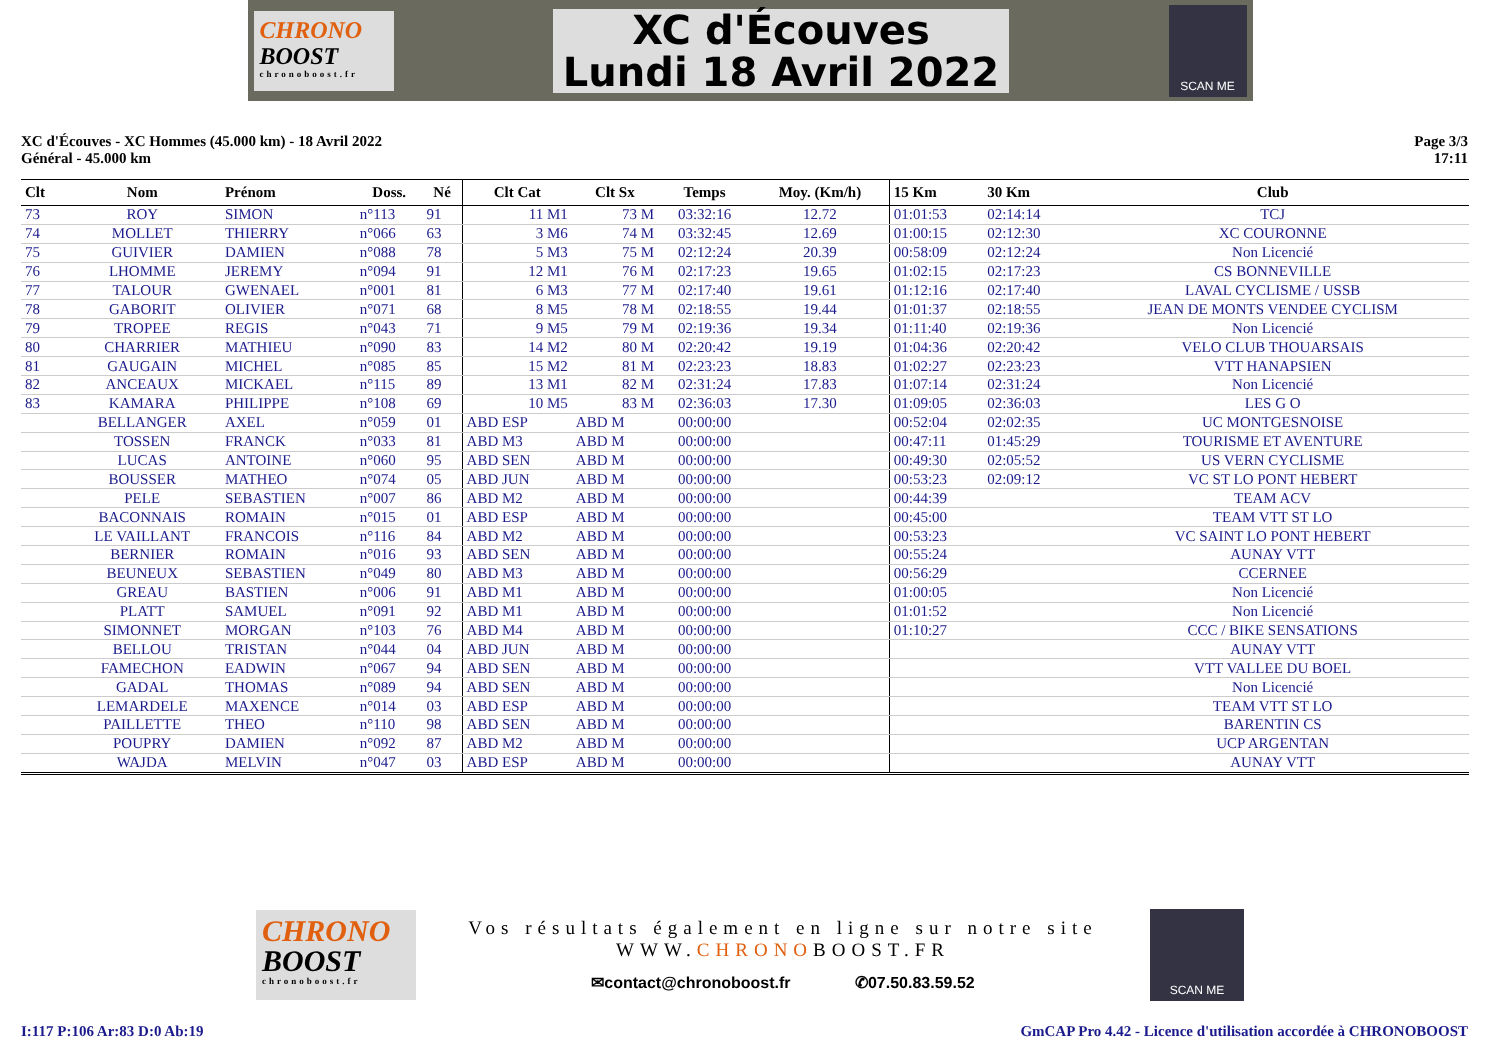CHRONO
BOOST
chronoboost.fr
XC d'Écouves
Lundi 18 Avril 2022
SCAN ME
XC d'Écouves - XC Hommes (45.000 km) - 18 Avril 2022
Général - 45.000 km
Page 3/3
17:11
| Clt | Nom | Prénom | Doss. | Né | Clt Cat | Clt Sx | Temps | Moy. (Km/h) | 15 Km | 30 Km | Club |
| --- | --- | --- | --- | --- | --- | --- | --- | --- | --- | --- | --- |
| 73 | ROY | SIMON | n°113 | 91 | 11 M1 | 73 M | 03:32:16 | 12.72 | 01:01:53 | 02:14:14 | TCJ |
| 74 | MOLLET | THIERRY | n°066 | 63 | 3 M6 | 74 M | 03:32:45 | 12.69 | 01:00:15 | 02:12:30 | XC COURONNE |
| 75 | GUIVIER | DAMIEN | n°088 | 78 | 5 M3 | 75 M | 02:12:24 | 20.39 | 00:58:09 | 02:12:24 | Non Licencié |
| 76 | LHOMME | JEREMY | n°094 | 91 | 12 M1 | 76 M | 02:17:23 | 19.65 | 01:02:15 | 02:17:23 | CS BONNEVILLE |
| 77 | TALOUR | GWENAEL | n°001 | 81 | 6 M3 | 77 M | 02:17:40 | 19.61 | 01:12:16 | 02:17:40 | LAVAL CYCLISME / USSB |
| 78 | GABORIT | OLIVIER | n°071 | 68 | 8 M5 | 78 M | 02:18:55 | 19.44 | 01:01:37 | 02:18:55 | JEAN DE MONTS VENDEE CYCLISM |
| 79 | TROPEE | REGIS | n°043 | 71 | 9 M5 | 79 M | 02:19:36 | 19.34 | 01:11:40 | 02:19:36 | Non Licencié |
| 80 | CHARRIER | MATHIEU | n°090 | 83 | 14 M2 | 80 M | 02:20:42 | 19.19 | 01:04:36 | 02:20:42 | VELO CLUB THOUARSAIS |
| 81 | GAUGAIN | MICHEL | n°085 | 85 | 15 M2 | 81 M | 02:23:23 | 18.83 | 01:02:27 | 02:23:23 | VTT HANAPSIEN |
| 82 | ANCEAUX | MICKAEL | n°115 | 89 | 13 M1 | 82 M | 02:31:24 | 17.83 | 01:07:14 | 02:31:24 | Non Licencié |
| 83 | KAMARA | PHILIPPE | n°108 | 69 | 10 M5 | 83 M | 02:36:03 | 17.30 | 01:09:05 | 02:36:03 | LES G O |
| | BELLANGER | AXEL | n°059 | 01 | ABD ESP | ABD M | 00:00:00 | | 00:52:04 | 02:02:35 | UC MONTGESNOISE |
| | TOSSEN | FRANCK | n°033 | 81 | ABD M3 | ABD M | 00:00:00 | | 00:47:11 | 01:45:29 | TOURISME ET AVENTURE |
| | LUCAS | ANTOINE | n°060 | 95 | ABD SEN | ABD M | 00:00:00 | | 00:49:30 | 02:05:52 | US VERN CYCLISME |
| | BOUSSER | MATHEO | n°074 | 05 | ABD JUN | ABD M | 00:00:00 | | 00:53:23 | 02:09:12 | VC ST LO PONT HEBERT |
| | PELE | SEBASTIEN | n°007 | 86 | ABD M2 | ABD M | 00:00:00 | | 00:44:39 | | TEAM ACV |
| | BACONNAIS | ROMAIN | n°015 | 01 | ABD ESP | ABD M | 00:00:00 | | 00:45:00 | | TEAM VTT ST LO |
| | LE VAILLANT | FRANCOIS | n°116 | 84 | ABD M2 | ABD M | 00:00:00 | | 00:53:23 | | VC SAINT LO PONT HEBERT |
| | BERNIER | ROMAIN | n°016 | 93 | ABD SEN | ABD M | 00:00:00 | | 00:55:24 | | AUNAY VTT |
| | BEUNEUX | SEBASTIEN | n°049 | 80 | ABD M3 | ABD M | 00:00:00 | | 00:56:29 | | CCERNEE |
| | GREAU | BASTIEN | n°006 | 91 | ABD M1 | ABD M | 00:00:00 | | 01:00:05 | | Non Licencié |
| | PLATT | SAMUEL | n°091 | 92 | ABD M1 | ABD M | 00:00:00 | | 01:01:52 | | Non Licencié |
| | SIMONNET | MORGAN | n°103 | 76 | ABD M4 | ABD M | 00:00:00 | | 01:10:27 | | CCC / BIKE SENSATIONS |
| | BELLOU | TRISTAN | n°044 | 04 | ABD JUN | ABD M | 00:00:00 | | | | AUNAY VTT |
| | FAMECHON | EADWIN | n°067 | 94 | ABD SEN | ABD M | 00:00:00 | | | | VTT VALLEE DU BOEL |
| | GADAL | THOMAS | n°089 | 94 | ABD SEN | ABD M | 00:00:00 | | | | Non Licencié |
| | LEMARDELE | MAXENCE | n°014 | 03 | ABD ESP | ABD M | 00:00:00 | | | | TEAM VTT ST LO |
| | PAILLETTE | THEO | n°110 | 98 | ABD SEN | ABD M | 00:00:00 | | | | BARENTIN CS |
| | POUPRY | DAMIEN | n°092 | 87 | ABD M2 | ABD M | 00:00:00 | | | | UCP ARGENTAN |
| | WAJDA | MELVIN | n°047 | 03 | ABD ESP | ABD M | 00:00:00 | | | | AUNAY VTT |
CHRONO
BOOST
chronoboost.fr
Vos résultats également en ligne sur notre site
WWW.CHRONOBOOST.FR
✉contact@chronoboost.fr ✆07.50.83.59.52
SCAN ME
I:117 P:106 Ar:83 D:0 Ab:19 GmCAP Pro 4.42 - Licence d'utilisation accordée à CHRONOBOOST